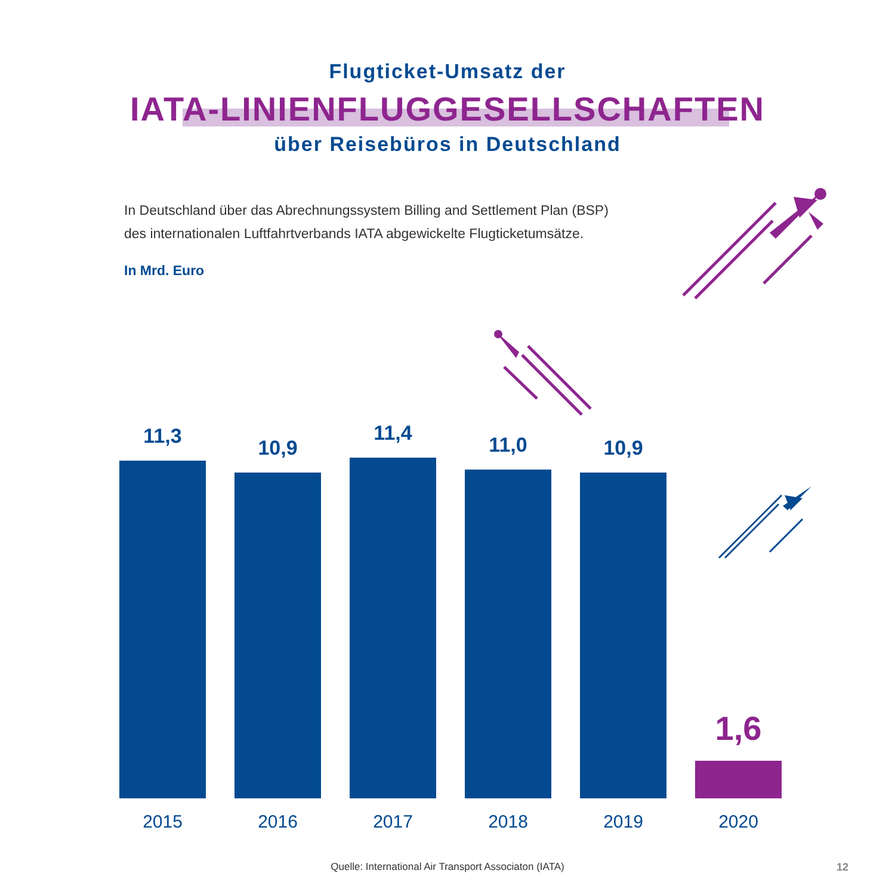Flugticket-Umsatz der
IATA-LINIENFLUGGESELLSCHAFTEN
über Reisebüros in Deutschland
In Deutschland über das Abrechnungssystem Billing and Settlement Plan (BSP)
des internationalen Luftfahrtverbands IATA abgewickelte Flugticketumsätze.
In Mrd. Euro
11,3
2015
10,9
2016
11,4
2017
11,0
2018
10,9
2019
1,6
2020
Quelle: International Air Transport Associaton (IATA) 12